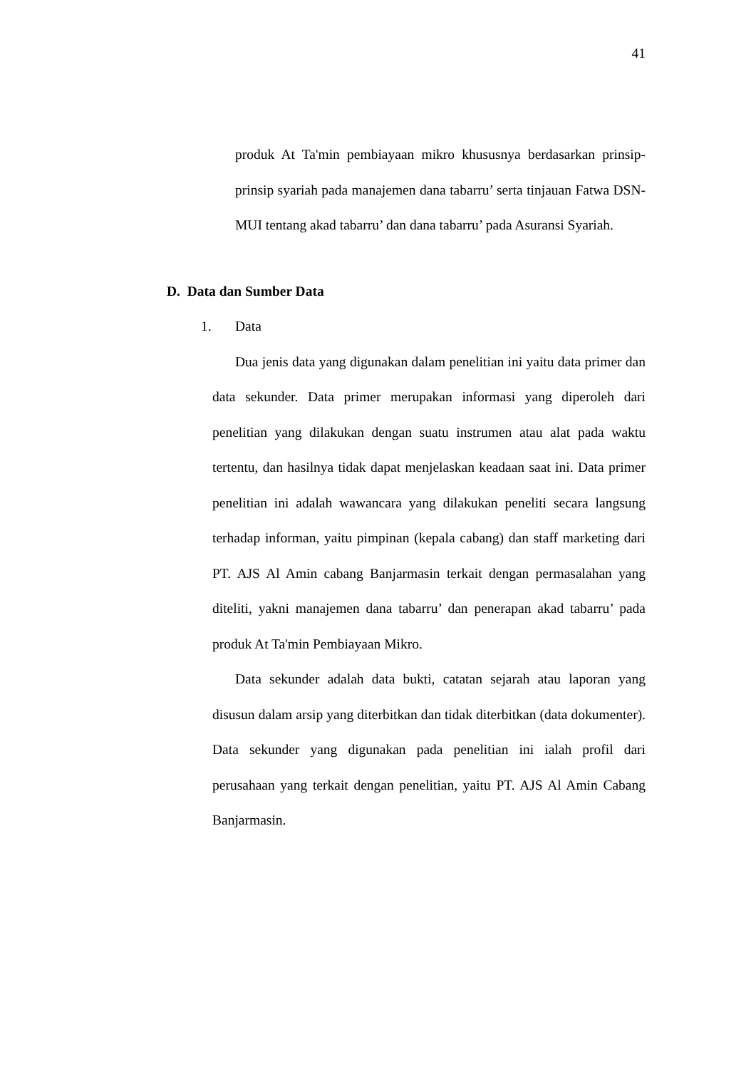41
produk At Ta'min pembiayaan mikro khususnya berdasarkan prinsip-prinsip syariah pada manajemen dana tabarru’ serta tinjauan Fatwa DSN-MUI tentang akad tabarru’ dan dana tabarru’ pada Asuransi Syariah.
D. Data dan Sumber Data
1. Data
Dua jenis data yang digunakan dalam penelitian ini yaitu data primer dan data sekunder. Data primer merupakan informasi yang diperoleh dari penelitian yang dilakukan dengan suatu instrumen atau alat pada waktu tertentu, dan hasilnya tidak dapat menjelaskan keadaan saat ini. Data primer penelitian ini adalah wawancara yang dilakukan peneliti secara langsung terhadap informan, yaitu pimpinan (kepala cabang) dan staff marketing dari PT. AJS Al Amin cabang Banjarmasin terkait dengan permasalahan yang diteliti, yakni manajemen dana tabarru’ dan penerapan akad tabarru’ pada produk At Ta'min Pembiayaan Mikro.
Data sekunder adalah data bukti, catatan sejarah atau laporan yang disusun dalam arsip yang diterbitkan dan tidak diterbitkan (data dokumenter). Data sekunder yang digunakan pada penelitian ini ialah profil dari perusahaan yang terkait dengan penelitian, yaitu PT. AJS Al Amin Cabang Banjarmasin.